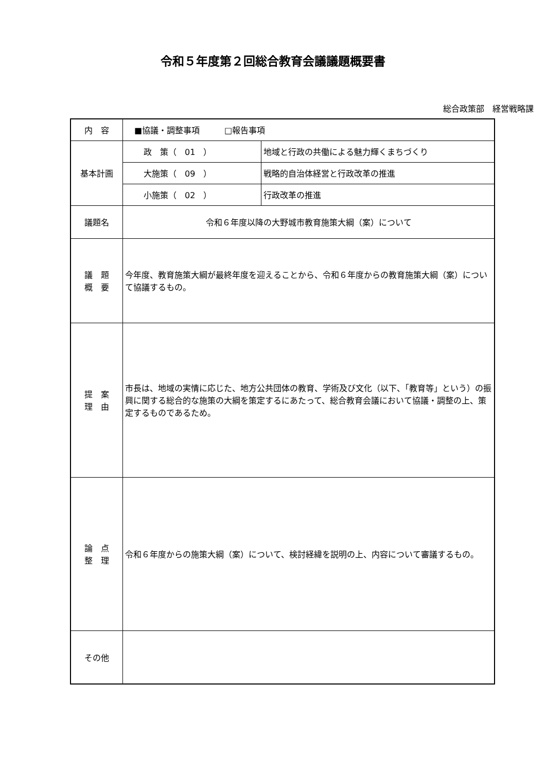令和５年度第２回総合教育会議議題概要書
総合政策部　経営戦略課
| 内 容 | ■協議・調整事項 □報告事項 | |
| 基本計画 | 政 策（ 01 ） | 地域と行政の共働による魅力輝くまちづくり |
| | 大施策（ 09 ） | 戦略的自治体経営と行政改革の推進 |
| | 小施策（ 02 ） | 行政改革の推進 |
| 議題名 | 令和６年度以降の大野城市教育施策大綱（案）について | |
| 議 題 概 要 | 今年度、教育施策大綱が最終年度を迎えることから、令和６年度からの教育施策大綱（案）について協議するもの。 | |
| 提 案 理 由 | 市長は、地域の実情に応じた、地方公共団体の教育、学術及び文化（以下、「教育等」という）の振興に関する総合的な施策の大綱を策定するにあたって、総合教育会議において協議・調整の上、策定するものであるため。 | |
| 論 点 整 理 | 令和６年度からの施策大綱（案）について、検討経緯を説明の上、内容について審議するもの。 | |
| その他 | | |